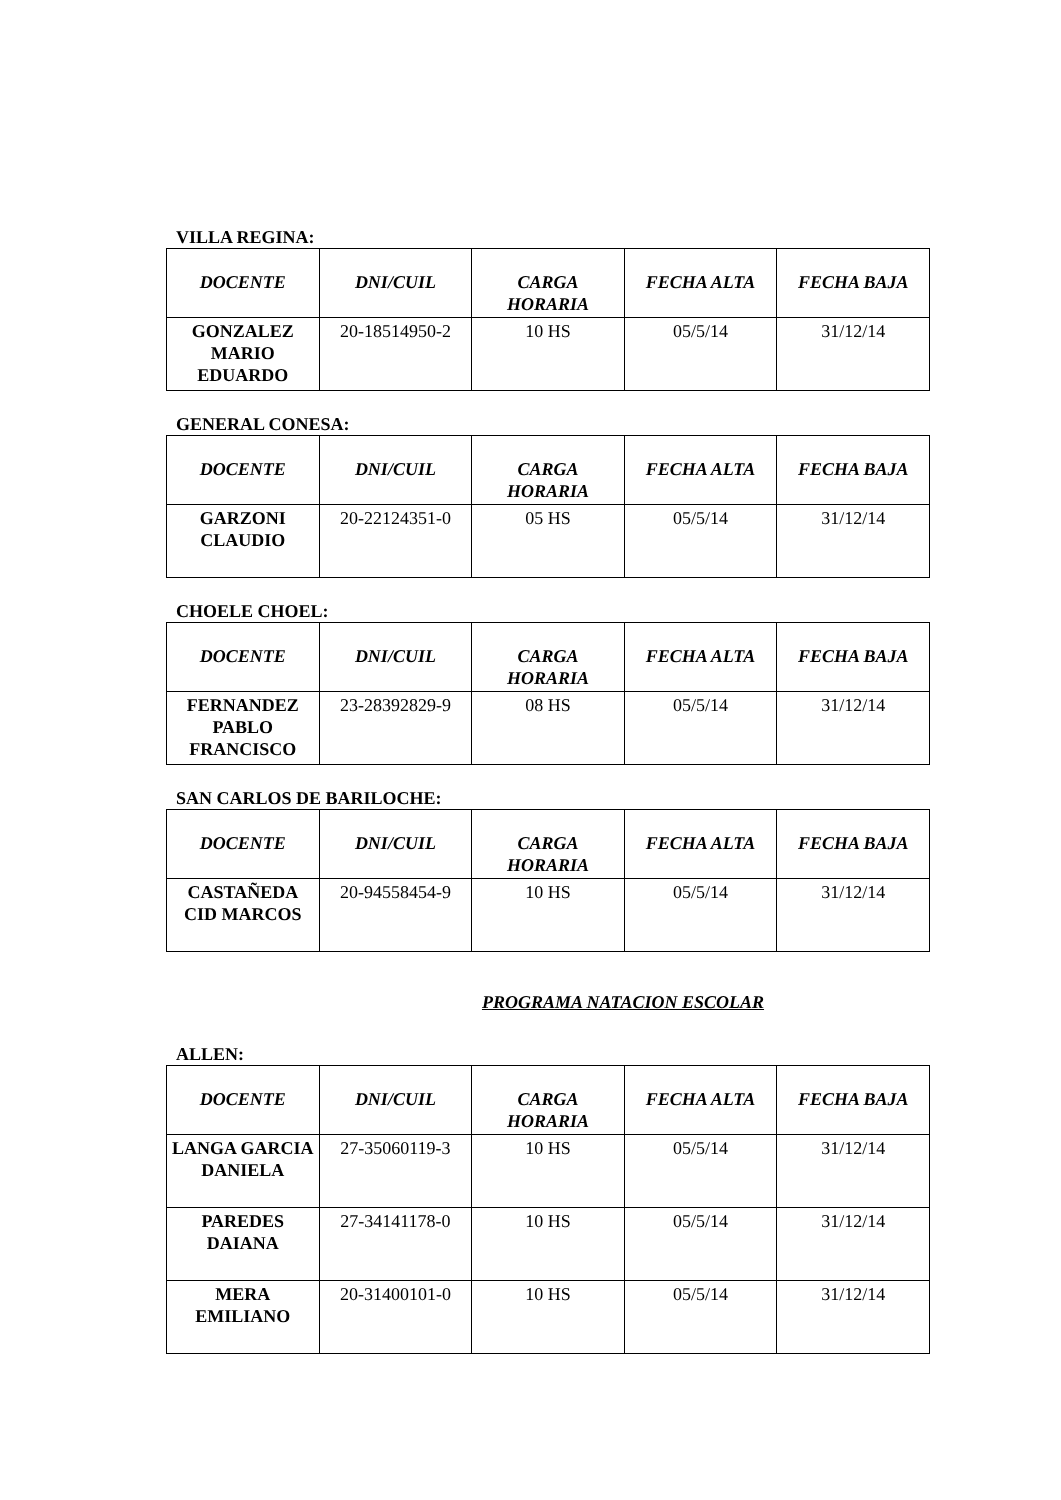VILLA REGINA:
| DOCENTE | DNI/CUIL | CARGA HORARIA | FECHA ALTA | FECHA BAJA |
| --- | --- | --- | --- | --- |
| GONZALEZ MARIO EDUARDO | 20-18514950-2 | 10 HS | 05/5/14 | 31/12/14 |
GENERAL CONESA:
| DOCENTE | DNI/CUIL | CARGA HORARIA | FECHA ALTA | FECHA BAJA |
| --- | --- | --- | --- | --- |
| GARZONI CLAUDIO | 20-22124351-0 | 05 HS | 05/5/14 | 31/12/14 |
CHOELE CHOEL:
| DOCENTE | DNI/CUIL | CARGA HORARIA | FECHA ALTA | FECHA BAJA |
| --- | --- | --- | --- | --- |
| FERNANDEZ PABLO FRANCISCO | 23-28392829-9 | 08 HS | 05/5/14 | 31/12/14 |
SAN CARLOS DE BARILOCHE:
| DOCENTE | DNI/CUIL | CARGA HORARIA | FECHA ALTA | FECHA BAJA |
| --- | --- | --- | --- | --- |
| CASTAÑEDA CID MARCOS | 20-94558454-9 | 10 HS | 05/5/14 | 31/12/14 |
PROGRAMA NATACION ESCOLAR
ALLEN:
| DOCENTE | DNI/CUIL | CARGA HORARIA | FECHA ALTA | FECHA BAJA |
| --- | --- | --- | --- | --- |
| LANGA GARCIA DANIELA | 27-35060119-3 | 10 HS | 05/5/14 | 31/12/14 |
| PAREDES DAIANA | 27-34141178-0 | 10 HS | 05/5/14 | 31/12/14 |
| MERA EMILIANO | 20-31400101-0 | 10 HS | 05/5/14 | 31/12/14 |